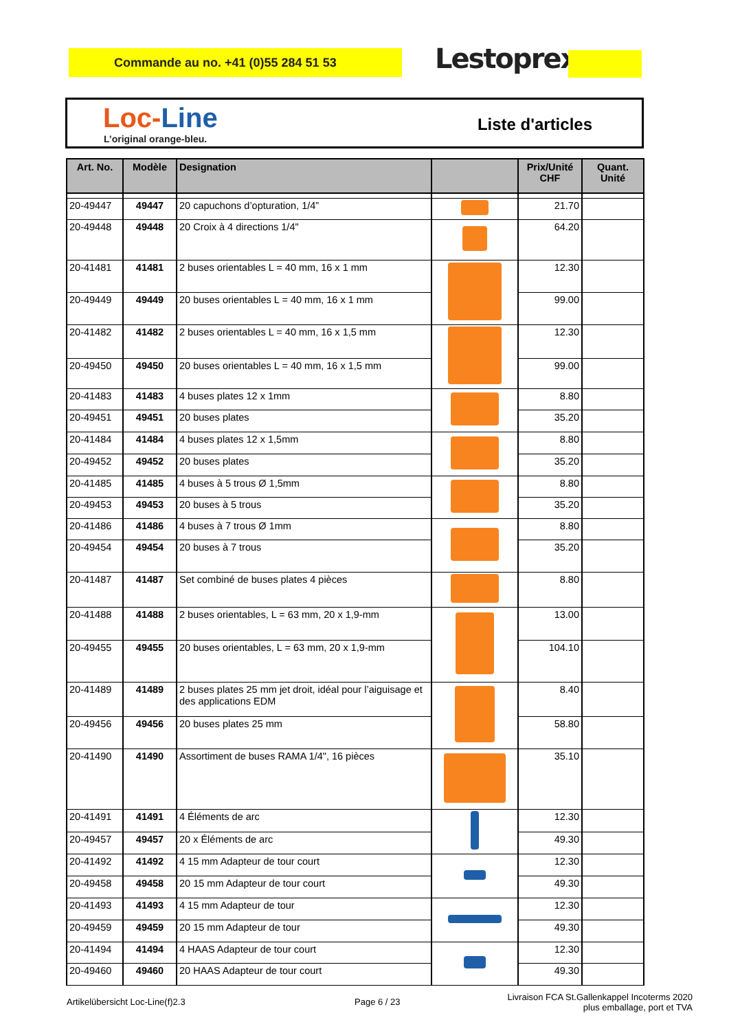Commande au no. +41 (0)55 284 51 53 Lestoprex
Loc-Line
L’original orange-bleu.
Liste d'articles
| Art. No. | Modèle | Designation | | Prix/Unité CHF | Quant. Unité |
| --- | --- | --- | --- | --- | --- |
| 20-49447 | 49447 | 20 capuchons d’opturation, 1/4” | | 21.70 | |
| 20-49448 | 49448 | 20 Croix à 4 directions 1/4" | | 64.20 | |
| 20-41481 | 41481 | 2 buses orientables L = 40 mm, 16 x 1 mm | | 12.30 | |
| 20-49449 | 49449 | 20 buses orientables L = 40 mm, 16 x 1 mm | | 99.00 | |
| 20-41482 | 41482 | 2 buses orientables L = 40 mm, 16 x 1,5 mm | | 12.30 | |
| 20-49450 | 49450 | 20 buses orientables L = 40 mm, 16 x 1,5 mm | | 99.00 | |
| 20-41483 | 41483 | 4 buses plates 12 x 1mm | | 8.80 | |
| 20-49451 | 49451 | 20 buses plates | | 35.20 | |
| 20-41484 | 41484 | 4 buses plates 12 x 1,5mm | | 8.80 | |
| 20-49452 | 49452 | 20 buses plates | | 35.20 | |
| 20-41485 | 41485 | 4 buses à 5 trous Ø 1,5mm | | 8.80 | |
| 20-49453 | 49453 | 20 buses à 5 trous | | 35.20 | |
| 20-41486 | 41486 | 4 buses à 7 trous Ø 1mm | | 8.80 | |
| 20-49454 | 49454 | 20 buses à 7 trous | | 35.20 | |
| 20-41487 | 41487 | Set combiné de buses plates 4 pièces | | 8.80 | |
| 20-41488 | 41488 | 2 buses orientables, L = 63 mm, 20 x 1,9-mm | | 13.00 | |
| 20-49455 | 49455 | 20 buses orientables, L = 63 mm, 20 x 1,9-mm | | 104.10 | |
| 20-41489 | 41489 | 2 buses plates 25 mm jet droit, idéal pour l’aiguisage et des applications EDM | | 8.40 | |
| 20-49456 | 49456 | 20 buses plates 25 mm | | 58.80 | |
| 20-41490 | 41490 | Assortiment de buses RAMA 1/4", 16 pièces | | 35.10 | |
| 20-41491 | 41491 | 4 Éléments de arc | | 12.30 | |
| 20-49457 | 49457 | 20 x Éléments de arc | | 49.30 | |
| 20-41492 | 41492 | 4 15 mm Adapteur de tour court | | 12.30 | |
| 20-49458 | 49458 | 20 15 mm Adapteur de tour court | | 49.30 | |
| 20-41493 | 41493 | 4 15 mm Adapteur de tour | | 12.30 | |
| 20-49459 | 49459 | 20 15 mm Adapteur de tour | | 49.30 | |
| 20-41494 | 41494 | 4 HAAS Adapteur de tour court | | 12.30 | |
| 20-49460 | 49460 | 20 HAAS Adapteur de tour court | | 49.30 | |
Artikelübersicht Loc-Line(f)2.3
Page 6 / 23
Livraison FCA St.Gallenkappel Incoterms 2020
plus emballage, port et TVA